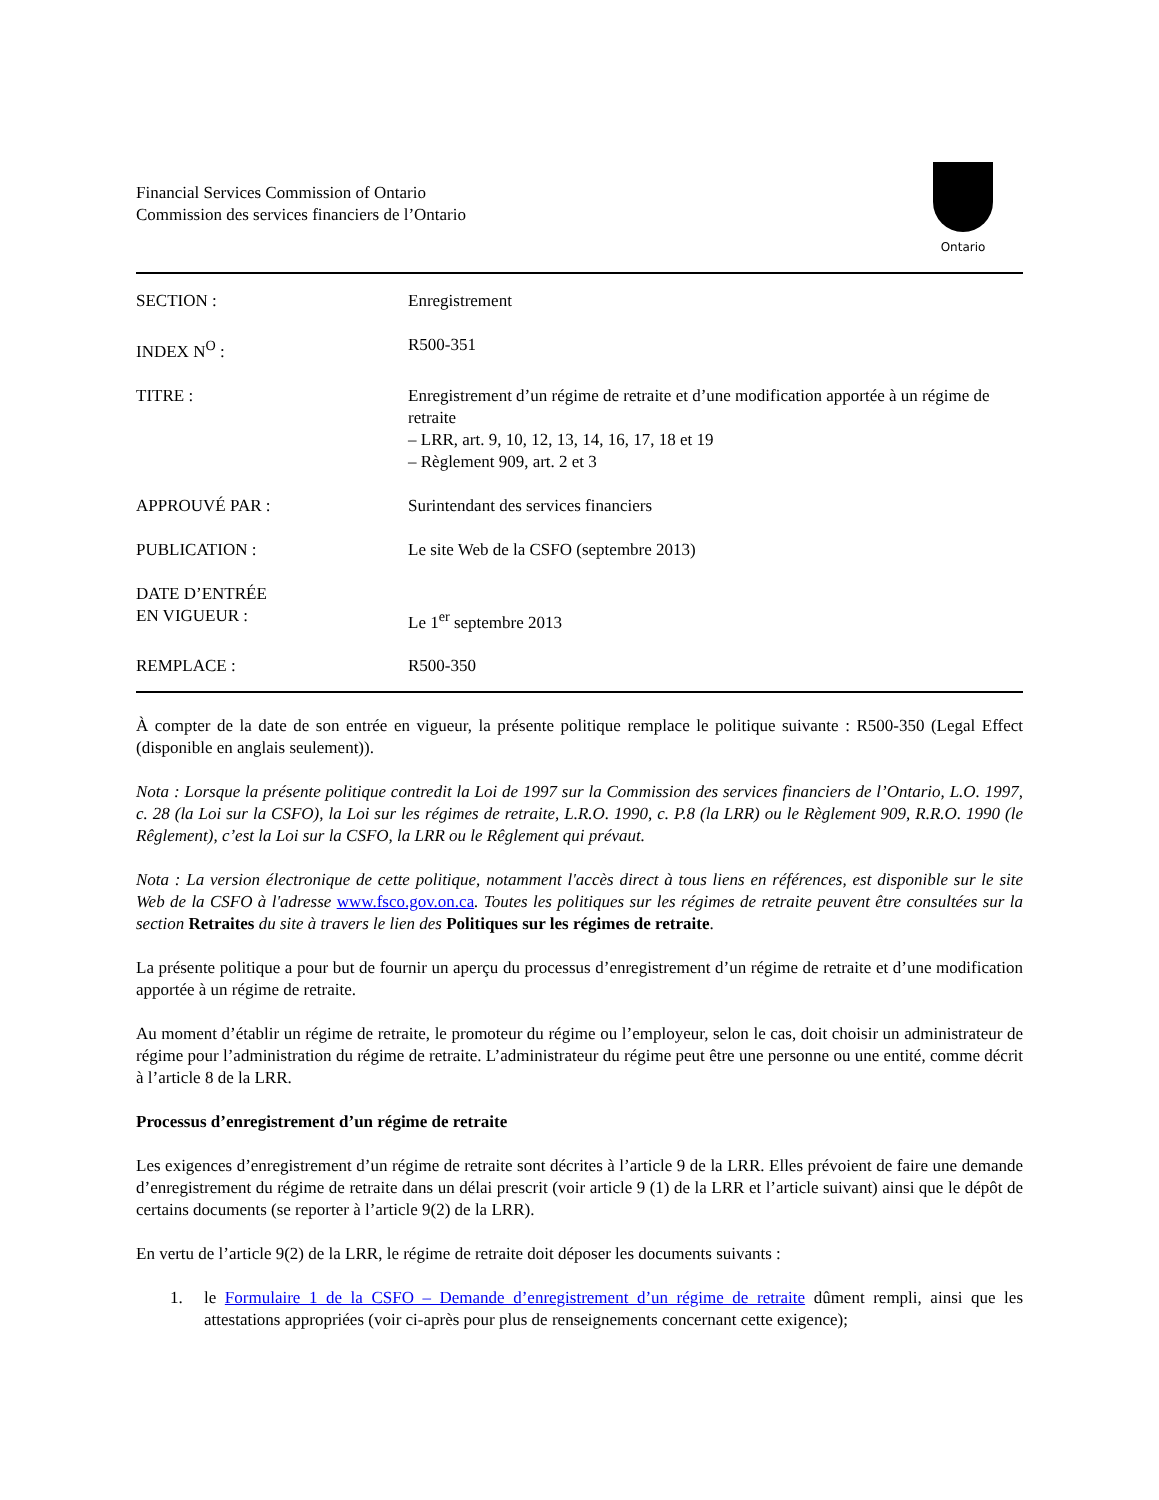Financial Services Commission of Ontario
Commission des services financiers de l’Ontario
Ontario
| SECTION : | Enregistrement |
| INDEX N<sup>O</sup> : | R500-351 |
| TITRE : | Enregistrement d’un régime de retraite et d’une modification apportée à un régime de retraite – LRR, art. 9, 10, 12, 13, 14, 16, 17, 18 et 19 – Règlement 909, art. 2 et 3 |
| APPROUVÉ PAR : | Surintendant des services financiers |
| PUBLICATION : | Le site Web de la CSFO (septembre 2013) |
| DATE D’ENTRÉE EN VIGUEUR : | Le 1<sup>er</sup> septembre 2013 |
| REMPLACE : | R500-350 |
À compter de la date de son entrée en vigueur, la présente politique remplace le politique suivante : R500-350 (Legal Effect (disponible en anglais seulement)).
Nota : Lorsque la présente politique contredit la Loi de 1997 sur la Commission des services financiers de l’Ontario, L.O. 1997, c. 28 (la Loi sur la CSFO), la Loi sur les régimes de retraite, L.R.O. 1990, c. P.8 (la LRR) ou le Règlement 909, R.R.O. 1990 (le Rêglement), c’est la Loi sur la CSFO, la LRR ou le Rêglement qui prévaut.
Nota : La version électronique de cette politique, notamment l'accès direct à tous liens en références, est disponible sur le site Web de la CSFO à l'adresse www.fsco.gov.on.ca. Toutes les politiques sur les régimes de retraite peuvent être consultées sur la section Retraites du site à travers le lien des Politiques sur les régimes de retraite.
La présente politique a pour but de fournir un aperçu du processus d’enregistrement d’un régime de retraite et d’une modification apportée à un régime de retraite.
Au moment d’établir un régime de retraite, le promoteur du régime ou l’employeur, selon le cas, doit choisir un administrateur de régime pour l’administration du régime de retraite. L’administrateur du régime peut être une personne ou une entité, comme décrit à l’article 8 de la LRR.
Processus d’enregistrement d’un régime de retraite
Les exigences d’enregistrement d’un régime de retraite sont décrites à l’article 9 de la LRR. Elles prévoient de faire une demande d’enregistrement du régime de retraite dans un délai prescrit (voir article 9 (1) de la LRR et l’article suivant) ainsi que le dépôt de certains documents (se reporter à l’article 9(2) de la LRR).
En vertu de l’article 9(2) de la LRR, le régime de retraite doit déposer les documents suivants :
1. le Formulaire 1 de la CSFO – Demande d’enregistrement d’un régime de retraite dûment rempli, ainsi que les attestations appropriées (voir ci-après pour plus de renseignements concernant cette exigence);